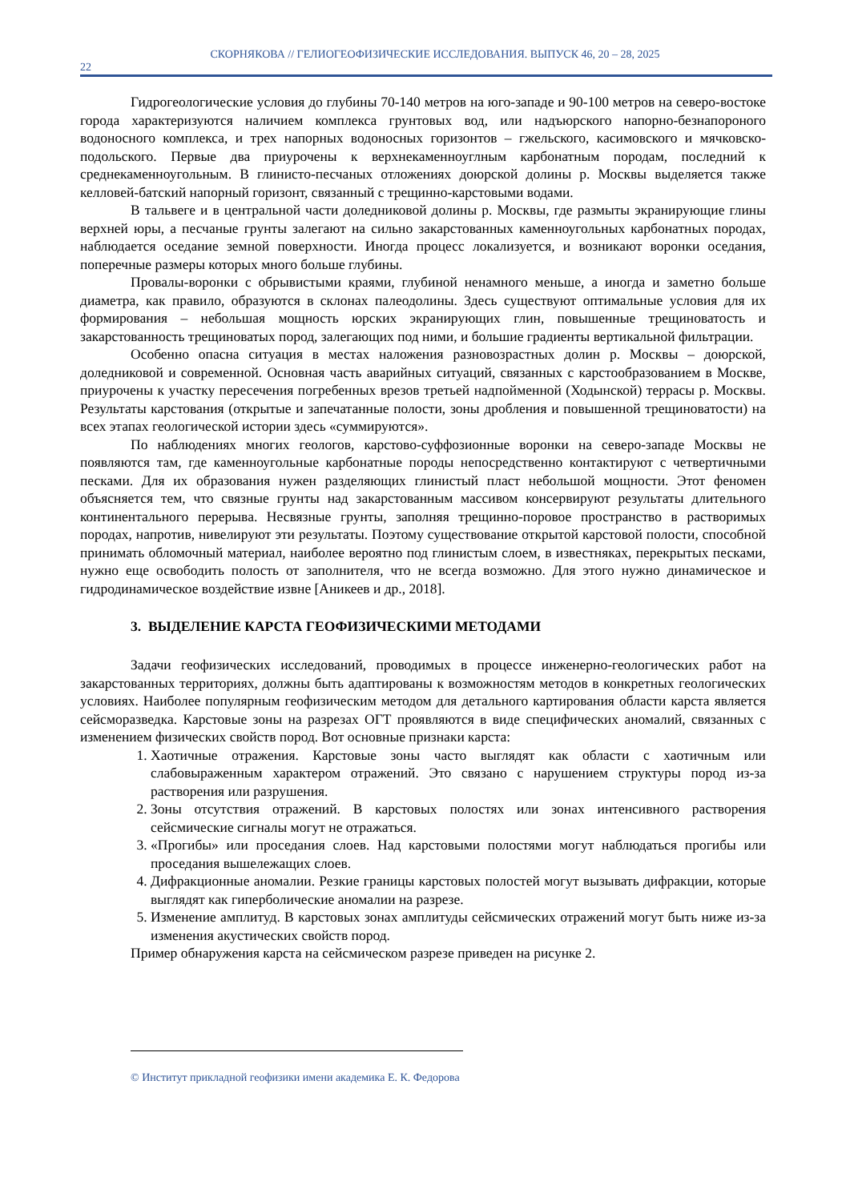СКОРНЯКОВА // ГЕЛИОГЕОФИЗИЧЕСКИЕ ИССЛЕДОВАНИЯ. ВЫПУСК 46, 20 – 28, 2025
22
Гидрогеологические условия до глубины 70-140 метров на юго-западе и 90-100 метров на северо-востоке города характеризуются наличием комплекса грунтовых вод, или надъюрского напорно-безнапороного водоносного комплекса, и трех напорных водоносных горизонтов – гжельского, касимовского и мячковско-подольского. Первые два приурочены к верхнекаменноуглным карбонатным породам, последний к среднекаменноугольным. В глинисто-песчаных отложениях доюрской долины р. Москвы выделяется также келловей-батский напорный горизонт, связанный с трещинно-карстовыми водами.
В тальвеге и в центральной части доледниковой долины р. Москвы, где размыты экранирующие глины верхней юры, а песчаные грунты залегают на сильно закарстованных каменноугольных карбонатных породах, наблюдается оседание земной поверхности. Иногда процесс локализуется, и возникают воронки оседания, поперечные размеры которых много больше глубины.
Провалы-воронки с обрывистыми краями, глубиной ненамного меньше, а иногда и заметно больше диаметра, как правило, образуются в склонах палеодолины. Здесь существуют оптимальные условия для их формирования – небольшая мощность юрских экранирующих глин, повышенные трещиноватость и закарстованность трещиноватых пород, залегающих под ними, и большие градиенты вертикальной фильтрации.
Особенно опасна ситуация в местах наложения разновозрастных долин р. Москвы – доюрской, доледниковой и современной. Основная часть аварийных ситуаций, связанных с карстообразованием в Москве, приурочены к участку пересечения погребенных врезов третьей надпойменной (Ходынской) террасы р. Москвы. Результаты карстования (открытые и запечатанные полости, зоны дробления и повышенной трещиноватости) на всех этапах геологической истории здесь «суммируются».
По наблюдениях многих геологов, карстово-суффозионные воронки на северо-западе Москвы не появляются там, где каменноугольные карбонатные породы непосредственно контактируют с четвертичными песками. Для их образования нужен разделяющих глинистый пласт небольшой мощности. Этот феномен объясняется тем, что связные грунты над закарстованным массивом консервируют результаты длительного континентального перерыва. Несвязные грунты, заполняя трещинно-поровое пространство в растворимых породах, напротив, нивелируют эти результаты. Поэтому существование открытой карстовой полости, способной принимать обломочный материал, наиболее вероятно под глинистым слоем, в известняках, перекрытых песками, нужно еще освободить полость от заполнителя, что не всегда возможно. Для этого нужно динамическое и гидродинамическое воздействие извне [Аникеев и др., 2018].
3. ВЫДЕЛЕНИЕ КАРСТА ГЕОФИЗИЧЕСКИМИ МЕТОДАМИ
Задачи геофизических исследований, проводимых в процессе инженерно-геологических работ на закарстованных территориях, должны быть адаптированы к возможностям методов в конкретных геологических условиях. Наиболее популярным геофизическим методом для детального картирования области карста является сейсморазведка. Карстовые зоны на разрезах ОГТ проявляются в виде специфических аномалий, связанных с изменением физических свойств пород. Вот основные признаки карста:
1. Хаотичные отражения. Карстовые зоны часто выглядят как области с хаотичным или слабовыраженным характером отражений. Это связано с нарушением структуры пород из-за растворения или разрушения.
2. Зоны отсутствия отражений. В карстовых полостях или зонах интенсивного растворения сейсмические сигналы могут не отражаться.
3. «Прогибы» или проседания слоев. Над карстовыми полостями могут наблюдаться прогибы или проседания вышележащих слоев.
4. Дифракционные аномалии. Резкие границы карстовых полостей могут вызывать дифракции, которые выглядят как гиперболические аномалии на разрезе.
5. Изменение амплитуд. В карстовых зонах амплитуды сейсмических отражений могут быть ниже из-за изменения акустических свойств пород.
Пример обнаружения карста на сейсмическом разрезе приведен на рисунке 2.
© Институт прикладной геофизики имени академика Е. К. Федорова